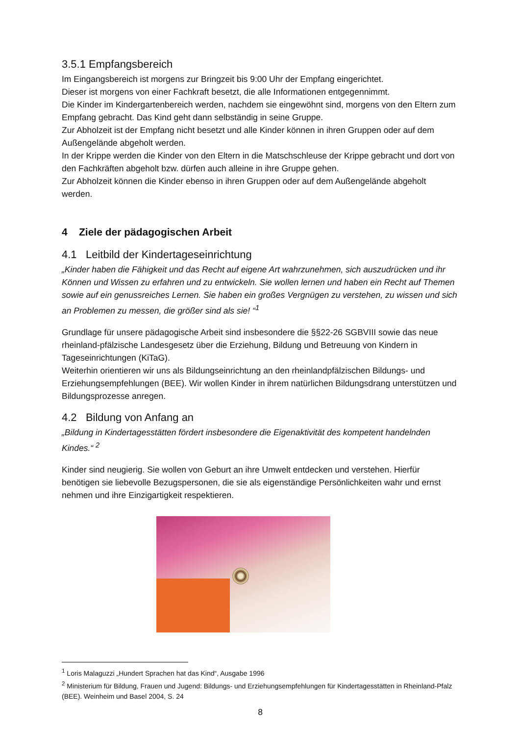3.5.1 Empfangsbereich
Im Eingangsbereich ist morgens zur Bringzeit bis 9:00 Uhr der Empfang eingerichtet.
Dieser ist morgens von einer Fachkraft besetzt, die alle Informationen entgegennimmt.
Die Kinder im Kindergartenbereich werden, nachdem sie eingewöhnt sind, morgens von den Eltern zum Empfang gebracht. Das Kind geht dann selbständig in seine Gruppe.
Zur Abholzeit ist der Empfang nicht besetzt und alle Kinder können in ihren Gruppen oder auf dem Außengelände abgeholt werden.
In der Krippe werden die Kinder von den Eltern in die Matschschleuse der Krippe gebracht und dort von den Fachkräften abgeholt bzw. dürfen auch alleine in ihre Gruppe gehen.
Zur Abholzeit können die Kinder ebenso in ihren Gruppen oder auf dem Außengelände abgeholt werden.
4 Ziele der pädagogischen Arbeit
4.1 Leitbild der Kindertageseinrichtung
„Kinder haben die Fähigkeit und das Recht auf eigene Art wahrzunehmen, sich auszudrücken und ihr Können und Wissen zu erfahren und zu entwickeln. Sie wollen lernen und haben ein Recht auf Themen sowie auf ein genussreiches Lernen. Sie haben ein großes Vergnügen zu verstehen, zu wissen und sich an Problemen zu messen, die größer sind als sie! “<sup>1</sup>
Grundlage für unsere pädagogische Arbeit sind insbesondere die §§22-26 SGBVIII sowie das neue rheinland-pfälzische Landesgesetz über die Erziehung, Bildung und Betreuung von Kindern in Tageseinrichtungen (KiTaG).
Weiterhin orientieren wir uns als Bildungseinrichtung an den rheinlandpfälzischen Bildungs- und Erziehungsempfehlungen (BEE). Wir wollen Kinder in ihrem natürlichen Bildungsdrang unterstützen und Bildungsprozesse anregen.
4.2 Bildung von Anfang an
„Bildung in Kindertagesstätten fördert insbesondere die Eigenaktivität des kompetent handelnden Kindes.“ <sup>2</sup>
Kinder sind neugierig. Sie wollen von Geburt an ihre Umwelt entdecken und verstehen. Hierfür benötigen sie liebevolle Bezugspersonen, die sie als eigenständige Persönlichkeiten wahr und ernst nehmen und ihre Einzigartigkeit respektieren.
<sup>1</sup> Loris Malaguzzi „Hundert Sprachen hat das Kind“, Ausgabe 1996
<sup>2</sup> Ministerium für Bildung, Frauen und Jugend: Bildungs- und Erziehungsempfehlungen für Kindertagesstätten in Rheinland-Pfalz (BEE). Weinheim und Basel 2004, S. 24
8